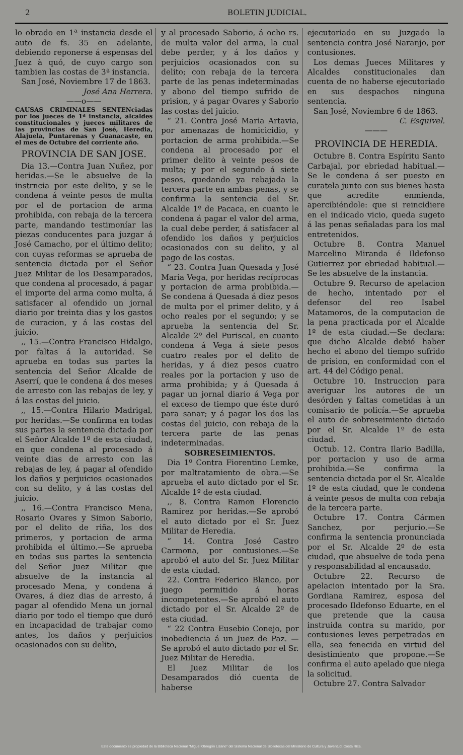2 BOLETIN JUDICIAL.
lo obrado en 1ª instancia desde el auto de fs. 35 en adelante, debiendo reponerse á espensas del Juez à quó, de cuyo cargo son tambien las costas de 3ª instancia.
San José, Noviembre 17 de 1863.
José Ana Herrera.
——o——
CAUSAS CRIMINALES SENTENciadas por los jueces de 1ª instancia, alcaldes constitucionales y jueces militares de las provincias de San José, Heredia, Alajuela, Puntarenas y Guanacaste, en el mes de Octubre del corriente año.
PROVINCIA DE SAN JOSE.
Dia 13.—Contra Juan Nuñez, por heridas.—Se le absuelve de la instrncia por este delito, y se le condena á veinte pesos de multa por el de portacion de arma prohibida, con rebaja de la tercera parte, mandando testimoníar las piezas conducentes para juzgar á José Camacho, por el último delito; con cuyas reformas se aprueba de sentencia dictada por el Señor Juez Militar de los Desamparados, que condena al procesado, á pagar el importe del arma como multa, á satisfacer al ofendido un jornal diario por treinta dias y los gastos de curacion, y á las costas del juicio.
,, 15.—Contra Francisco Hidalgo, por faltas á la autoridad. Se aprueba en todas sus partes la sentencia del Señor Alcalde de Aserrí, que le condena á dos meses de arresto con las rebajas de ley, y á las costas del juicio.
,, 15.—Contra Hilario Madrigal, por heridas.—Se confirma en todas sus partes la sentencia dictada por el Señor Alcalde 1º de esta ciudad, en que condena al procesado á veinte dias de arresto con las rebajas de ley, á pagar al ofendido los daños y perjuicios ocasionados con su delito, y á las costas del juicio.
,, 16.—Contra Francisco Mena, Rosario Ovares y Simon Saborio, por el delito de riña, los dos primeros, y portacion de arma prohibida el último.—Se aprueba en todas sus partes la sentencia del Señor Juez Militar que absuelve de la instancia al procesado Mena, y condena á Ovares, á diez dias de arresto, á pagar al ofendido Mena un jornal diario por todo el tiempo que duró en incapacidad de trabajar como antes, los daños y perjuicios ocasionados con su delito,
y al procesado Saborio, á ocho rs. de multa valor del arma, la cual debe perder, y á los daños y perjuicios ocasionados con su delito; con rebaja de la tercera parte de las penas indeterminadas y abono del tiempo sufrido de prision, y á pagar Ovares y Saborio las costas del juicio.
“ 21. Contra José Maria Artavia, por amenazas de homicicidio, y portacion de arma prohibida.—Se condena al procesado por el primer delito à veinte pesos de multa; y por el segundo á siete pesos, quedando ya rebajada la tercera parte en ambas penas, y se confirma la sentencia del Sr. Alcalde 1º de Pacaca, en cuanto le condena á pagar el valor del arma, la cual debe perder, á satisfacer al ofendido los daños y perjuicios ocasionados con su delito, y al pago de las costas.
“ 23. Contra Juan Quesada y José Maria Vega, por heridas recíprocas y portacion de arma probibida.—Se condena á Quesada á diez pesos de multa por el primer delito, y á ocho reales por el segundo; y se aprueba la sentencia del Sr. Alcalde 2º del Puriscal, en cuanto condena á Vega á siete pesos cuatro reales por el delito de heridas, y á diez pesos cuatro reales por la portacion y uso de arma prohibida; y á Quesada á pagar un jornal diario á Vega por el exceso de tiempo que éste duró para sanar; y á pagar los dos las costas del juicio, con rebaja de la tercera parte de las penas indeterminadas.
SOBRESEIMIENTOS.
Dia 1º Contra Fiorentino Lemke, por maltratamiento de obra.—Se aprueba el auto dictado por el Sr. Alcalde 1º de esta ciudad.
,, 8. Contra Ramon Florencio Ramirez por heridas.—Se aprobó el auto dictado por el Sr. Juez Militar de Heredia.
“ 14. Contra José Castro Carmona, por contusiones.—Se aprobó el auto del Sr. Juez Militar de esta ciudad.
22. Contra Federico Blanco, por juego permitido á horas incompetentes.—Se aprobó el auto dictado por el Sr. Alcalde 2º de esta ciudad.
“ 22 Contra Eusebio Conejo, por inobediencia á un Juez de Paz. —Se aprobó el auto dictado por el Sr. Juez Militar de Heredia.
El Juez Militar de los Desamparados dió cuenta de haberse
ejecutoriado en su Juzgado la sentencia contra José Naranjo, por contusiones.
Los demas Jueces Militares y Alcaldes constitucionales dan cuenta de no haberse ejecutoriado en sus despachos ninguna sentencia.
San José, Noviembre 6 de 1863.
C. Esquivel.
———
PROVINCIA DE HEREDIA.
Octubre 8. Contra Espíritu Santo Carbajal, por ebriedad habitual.—Se le condena á ser puesto en curatela junto con sus bienes hasta que acredite enmienda, apercibiéndole: que si reincidiere en el indicado vicio, queda sugeto á las penas señaladas para los mal entretenidos.
Octubre 8. Contra Manuel Marcelino Miranda é Ildefonso Gutierrez por ebriedad habitual.—Se les absuelve de la instancia.
Octubre 9. Recurso de apelacion de hecho, intentado por el defensor del reo Isabel Matamoros, de la computacion de la pena practicada por el Alcalde 1º de esta ciudad.—Se declara: que dicho Alcalde debió haber hecho el abono del tiempo sufrido de prision, en conformidad con el art. 44 del Código penal.
Octubre 10. Instruccion para averiguar los autores de un desórden y faltas cometidas à un comisario de policía.—Se aprueba el auto de sobreseimiento dictado por el Sr. Alcalde 1º de esta ciudad.
Octub. 12. Contra Ilario Badilla, por portacion y uso de arma prohibida.—Se confirma la sentencia dictada por el Sr. Alcalde 1º de esta ciudad, que le condena á veinte pesos de multa con rebaja de la tercera parte.
Octubre 17. Contra Cármen Sanchez, por perjurio.—Se confirma la sentencia pronunciada por el Sr. Alcalde 2º de esta ciudad, que absuelve de toda pena y responsabilidad al encausado.
Octubre 22. Recurso de apelacion intentado por la Sra. Gordiana Ramirez, esposa del procesado Ildefonso Eduarte, en el que pretende que la causa instruida contra su marido, por contusiones leves perpetradas en ella, sea fenecida en virtud del desistimiento que propone.—Se confirma el auto apelado que niega la solicitud.
Octubre 27. Contra Salvador
Este documento es propiedad de la Biblioteca Nacional "Miguel Obregón Lizano" del Sistema Nacional de Bibliotecas del Ministerio de Cultura y Juventud, Costa Rica.